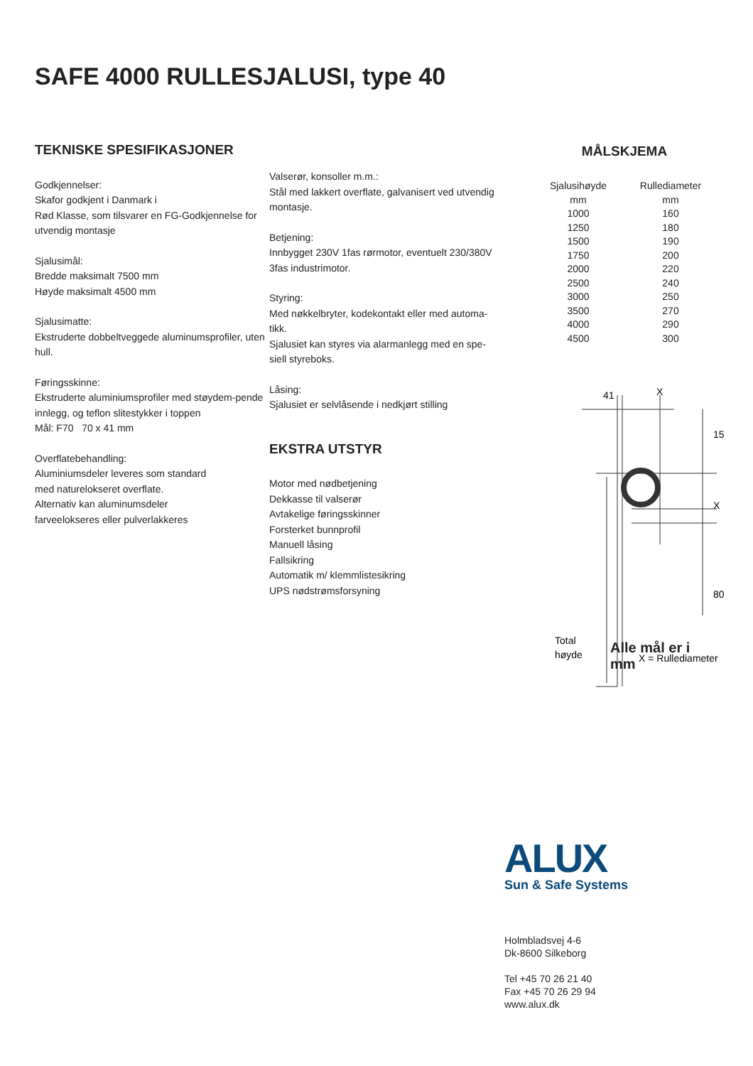SAFE 4000 RULLESJALUSI, type 40
TEKNISKE SPESIFIKASJONER
Godkjennelser:
Skafor godkjent i Danmark i
Rød Klasse, som tilsvarer en FG-Godkjennelse for utvendig montasje
Sjalusimål:
Bredde maksimalt 7500 mm
Høyde maksimalt 4500 mm
Sjalusimatte:
Ekstruderte dobbeltveggede aluminumsprofiler, uten hull.
Føringsskinne:
Ekstruderte aluminiumsprofiler med støydem-pende innlegg, og teflon slitestykker i toppen
Mål: F70 70 x 41 mm
Overflatebehandling:
Aluminiumsdeler leveres som standard
med naturelokseret overflate.
Alternativ kan aluminumsdeler
farveelokseres eller pulverlakkeres
Valserør, konsoller m.m.:
Stål med lakkert overflate, galvanisert ved utvendig montasje.
Betjening:
Innbygget 230V 1fas rørmotor, eventuelt 230/380V 3fas industrimotor.
Styring:
Med nøkkelbryter, kodekontakt eller med automa-tikk.
Sjalusiet kan styres via alarmanlegg med en spe-siell styreboks.
Låsing:
Sjalusiet er selvlåsende i nedkjørt stilling
EKSTRA UTSTYR
Motor med nødbetjening
Dekkasse til valserør
Avtakelige føringsskinner
Forsterket bunnprofil
Manuell låsing
Fallsikring
Automatik m/ klemmlistesikring
UPS nødstrømsforsyning
MÅLSKJEMA
| Sjalusihøyde mm | Rullediameter mm |
| --- | --- |
| 1000 | 160 |
| 1250 | 180 |
| 1500 | 190 |
| 1750 | 200 |
| 2000 | 220 |
| 2500 | 240 |
| 3000 | 250 |
| 3500 | 270 |
| 4000 | 290 |
| 4500 | 300 |
41
X
15
X
80
Total
høyde
X = Rullediameter
Alle mål er i mm
ALUX
Sun & Safe Systems
Holmbladsvej 4-6
Dk-8600 Silkeborg
Tel +45 70 26 21 40
Fax +45 70 26 29 94
www.alux.dk